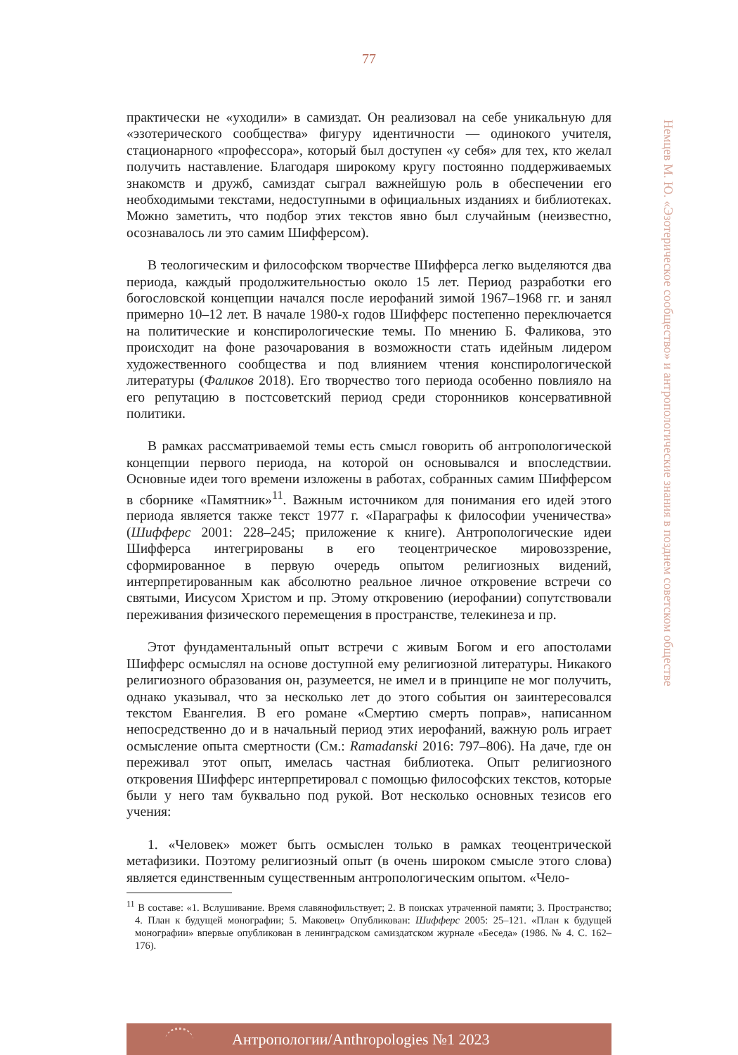77
Немцев М. Ю. «Эзотерическое сообщество» и антропологические знания в позднем советском обществе
практически не «уходили» в самиздат. Он реализовал на себе уникальную для «эзотерического сообщества» фигуру идентичности — одинокого учителя, стационарного «профессора», который был доступен «у себя» для тех, кто желал получить наставление. Благодаря широкому кругу постоянно поддерживаемых знакомств и дружб, самиздат сыграл важнейшую роль в обеспечении его необходимыми текстами, недоступными в официальных изданиях и библиотеках. Можно заметить, что подбор этих текстов явно был случайным (неизвестно, осознавалось ли это самим Шифферсом).
В теологическим и философском творчестве Шифферса легко выделяются два периода, каждый продолжительностью около 15 лет. Период разработки его богословской концепции начался после иерофаний зимой 1967–1968 гг. и занял примерно 10–12 лет. В начале 1980-х годов Шифферс постепенно переключается на политические и конспирологические темы. По мнению Б. Фаликова, это происходит на фоне разочарования в возможности стать идейным лидером художественного сообщества и под влиянием чтения конспирологической литературы (Фаликов 2018). Его творчество того периода особенно повлияло на его репутацию в постсоветский период среди сторонников консервативной политики.
В рамках рассматриваемой темы есть смысл говорить об антропологической концепции первого периода, на которой он основывался и впоследствии. Основные идеи того времени изложены в работах, собранных самим Шифферсом в сборнике «Памятник»<sup>11</sup>. Важным источником для понимания его идей этого периода является также текст 1977 г. «Параграфы к философии ученичества» (Шифферс 2001: 228–245; приложение к книге). Антропологические идеи Шифферса интегрированы в его теоцентрическое мировоззрение, сформированное в первую очередь опытом религиозных видений, интерпретированным как абсолютно реальное личное откровение встречи со святыми, Иисусом Христом и пр. Этому откровению (иерофании) сопутствовали переживания физического перемещения в пространстве, телекинеза и пр.
Этот фундаментальный опыт встречи с живым Богом и его апостолами Шифферс осмыслял на основе доступной ему религиозной литературы. Никакого религиозного образования он, разумеется, не имел и в принципе не мог получить, однако указывал, что за несколько лет до этого события он заинтересовался текстом Евангелия. В его романе «Смертию смерть поправ», написанном непосредственно до и в начальный период этих иерофаний, важную роль играет осмысление опыта смертности (См.: Ramadanski 2016: 797–806). На даче, где он переживал этот опыт, имелась частная библиотека. Опыт религиозного откровения Шифферс интерпретировал с помощью философских текстов, которые были у него там буквально под рукой. Вот несколько основных тезисов его учения:
1. «Человек» может быть осмыслен только в рамках теоцентрической метафизики. Поэтому религиозный опыт (в очень широком смысле этого слова) является единственным существенным антропологическим опытом. «Чело-
<sup>11</sup> В составе: «1. Вслушивание. Время славянофильствует; 2. В поисках утраченной памяти; 3. Пространство; 4. План к будущей монографии; 5. Маковец» Опубликован: Шифферс 2005: 25–121. «План к будущей монографии» впервые опубликован в ленинградском самиздатском журнале «Беседа» (1986. № 4. С. 162–176).
Антропологии/Anthropologies №1 2023